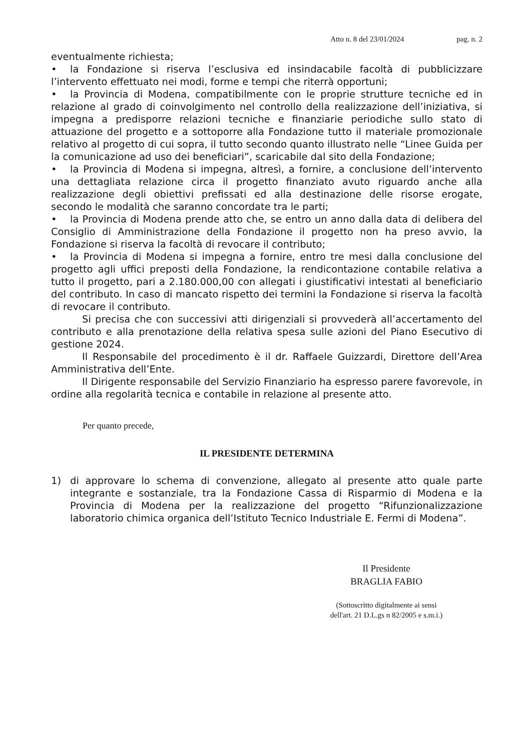Atto n. 8 del 23/01/2024 pag. n. 2
eventualmente richiesta;
• la Fondazione si riserva l’esclusiva ed insindacabile facoltà di pubblicizzare l’intervento effettuato nei modi, forme e tempi che riterrà opportuni;
• la Provincia di Modena, compatibilmente con le proprie strutture tecniche ed in relazione al grado di coinvolgimento nel controllo della realizzazione dell’iniziativa, si impegna a predisporre relazioni tecniche e finanziarie periodiche sullo stato di attuazione del progetto e a sottoporre alla Fondazione tutto il materiale promozionale relativo al progetto di cui sopra, il tutto secondo quanto illustrato nelle “Linee Guida per la comunicazione ad uso dei beneficiari”, scaricabile dal sito della Fondazione;
• la Provincia di Modena si impegna, altresì, a fornire, a conclusione dell’intervento una dettagliata relazione circa il progetto finanziato avuto riguardo anche alla realizzazione degli obiettivi prefissati ed alla destinazione delle risorse erogate, secondo le modalità che saranno concordate tra le parti;
• la Provincia di Modena prende atto che, se entro un anno dalla data di delibera del Consiglio di Amministrazione della Fondazione il progetto non ha preso avvio, la Fondazione si riserva la facoltà di revocare il contributo;
• la Provincia di Modena si impegna a fornire, entro tre mesi dalla conclusione del progetto agli uffici preposti della Fondazione, la rendicontazione contabile relativa a tutto il progetto, pari a 2.180.000,00 con allegati i giustificativi intestati al beneficiario del contributo. In caso di mancato rispetto dei termini la Fondazione si riserva la facoltà di revocare il contributo.
Si precisa che con successivi atti dirigenziali si provvederà all’accertamento del contributo e alla prenotazione della relativa spesa sulle azioni del Piano Esecutivo di gestione 2024.
Il Responsabile del procedimento è il dr. Raffaele Guizzardi, Direttore dell’Area Amministrativa dell’Ente.
Il Dirigente responsabile del Servizio Finanziario ha espresso parere favorevole, in ordine alla regolarità tecnica e contabile in relazione al presente atto.
Per quanto precede,
IL PRESIDENTE DETERMINA
1) di approvare lo schema di convenzione, allegato al presente atto quale parte integrante e sostanziale, tra la Fondazione Cassa di Risparmio di Modena e la Provincia di Modena per la realizzazione del progetto “Rifunzionalizzazione laboratorio chimica organica dell’Istituto Tecnico Industriale E. Fermi di Modena”.
Il Presidente
BRAGLIA FABIO
(Sottoscritto digitalmente ai sensi
dell'art. 21 D.L.gs n 82/2005 e s.m.i.)